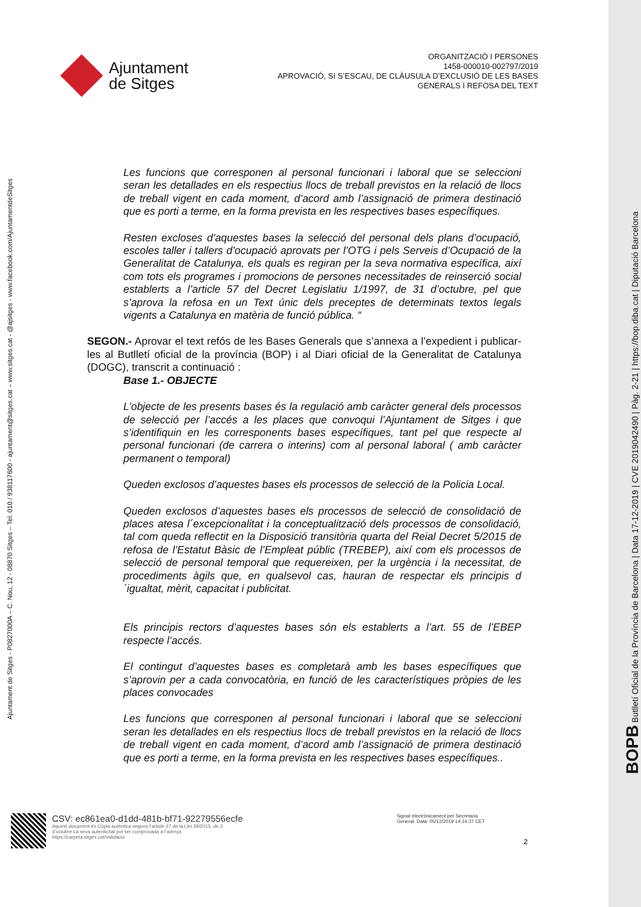Ajuntament
de Sitges
ORGANITZACIÓ I PERSONES
1458-000010-002797/2019
APROVACIÓ, SI S’ESCAU, DE CLÀUSULA D’EXCLUSIÓ DE LES BASES
GENERALS I REFOSA DEL TEXT
Les funcions que corresponen al personal funcionari i laboral que se seleccioni seran les detallades en els respectius llocs de treball previstos en la relació de llocs de treball vigent en cada moment, d’acord amb l’assignació de primera destinació que es porti a terme, en la forma prevista en les respectives bases específiques.
Resten excloses d’aquestes bases la selecció del personal dels plans d’ocupació, escoles taller i tallers d’ocupació aprovats per l’OTG i pels Serveis d’Ocupació de la Generalitat de Catalunya, els quals es regiran per la seva normativa específica, així com tots els programes i promocions de persones necessitades de reinserció social establerts a l’article 57 del Decret Legislatiu 1/1997, de 31 d’octubre, pel que s’aprova la refosa en un Text únic dels preceptes de determinats textos legals vigents a Catalunya en matèria de funció pública. “
SEGON.- Aprovar el text refós de les Bases Generals que s’annexa a l’expedient i publicar-les al Butlletí oficial de la província (BOP) i al Diari oficial de la Generalitat de Catalunya (DOGC), transcrit a continuació :
Base 1.- OBJECTE
L’objecte de les presents bases és la regulació amb caràcter general dels processos de selecció per l’accés a les places que convoqui l’Ajuntament de Sitges i que s’identifiquin en les corresponents bases específiques, tant pel que respecte al personal funcionari (de carrera o interins) com al personal laboral ( amb caràcter permanent o temporal)
Queden exclosos d’aquestes bases els processos de selecció de la Policia Local.
Queden exclosos d’aquestes bases els processos de selecció de consolidació de places atesa l´excepcionalitat i la conceptualització dels processos de consolidació, tal com queda reflectit en la Disposició transitòria quarta del Reial Decret 5/2015 de refosa de l’Estatut Bàsic de l’Empleat públic (TREBEP), així com els processos de selecció de personal temporal que requereixen, per la urgència i la necessitat, de procediments àgils que, en qualsevol cas, hauran de respectar els principis d´igualtat, mèrit, capacitat i publicitat.
Els principis rectors d’aquestes bases són els establerts a l’art. 55 de l’EBEP respecte l’accés.
El contingut d’aquestes bases es completarà amb les bases específiques que s’aprovin per a cada convocatòria, en funció de les característiques pròpies de les places convocades
Les funcions que corresponen al personal funcionari i laboral que se seleccioni seran les detallades en els respectius llocs de treball previstos en la relació de llocs de treball vigent en cada moment, d’acord amb l’assignació de primera destinació que es porti a terme, en la forma prevista en les respectives bases específiques..
Ajuntament de Sitges - P0827000A – C. Nou, 12 - 08870 Sitges – Tel. 010 / 938117600 - ajuntament@sitges.cat – www.sitges.cat - @ajsitges - www.facebook.com/AjuntamentdeSitges
BOPB Butlletí Oficial de la Província de Barcelona | Data 17-12-2019 | CVE 2019042490 | Pàg. 2-21 | https://bop.diba.cat | Diputació Barcelona
CSV: ec861ea0-d1dd-481b-bf71-92279556ecfe
Aquest document és Còpia autèntica segons l’article 27 de la Llei 39/2015, de 2
d’octubre.La seva autenticitat pot ser comprovada a l’adreça
https://carpeta.sitges.cat/validacio
Signat electrònicament per Secretaria
General. Data: 05/12/2019 14:14:37 CET
2